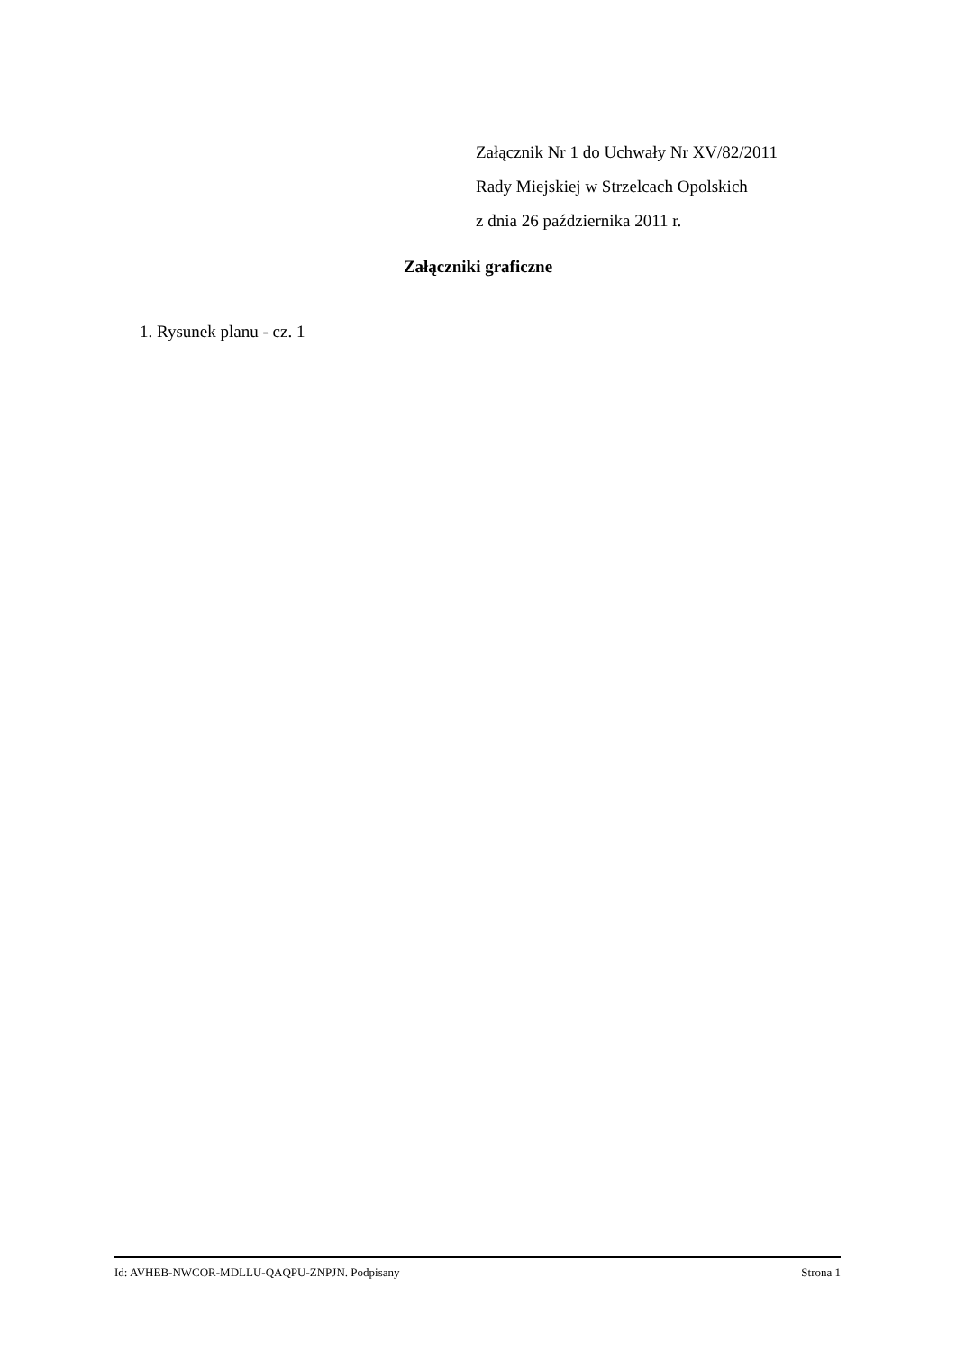Załącznik Nr 1 do Uchwały Nr XV/82/2011
Rady Miejskiej w Strzelcach Opolskich
z dnia 26 października 2011 r.
Załączniki graficzne
1. Rysunek planu - cz. 1
Id: AVHEB-NWCOR-MDLLU-QAQPU-ZNPJN. Podpisany Strona 1